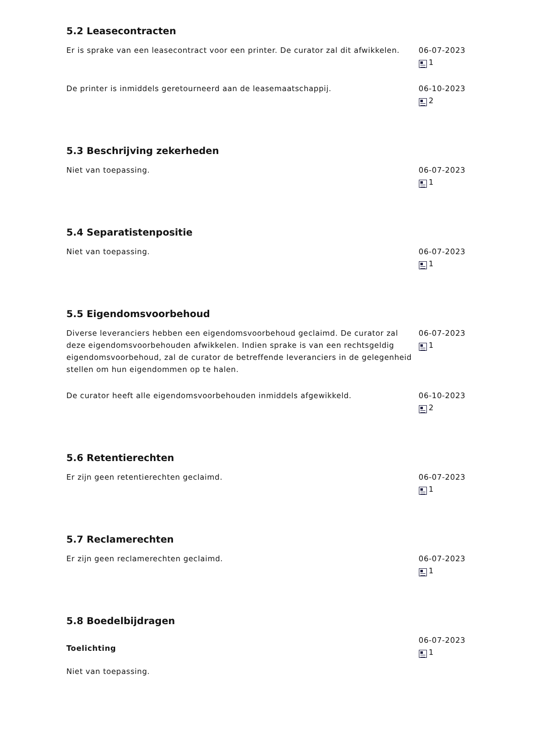5.2 Leasecontracten
Er is sprake van een leasecontract voor een printer. De curator zal dit afwikkelen.
06-07-2023
1
De printer is inmiddels geretourneerd aan de leasemaatschappij. 06-10-2023
2
5.3 Beschrijving zekerheden
Niet van toepassing. 06-07-2023
1
5.4 Separatistenpositie
Niet van toepassing. 06-07-2023
1
5.5 Eigendomsvoorbehoud
Diverse leveranciers hebben een eigendomsvoorbehoud geclaimd. De curator zal deze eigendomsvoorbehouden afwikkelen. Indien sprake is van een rechtsgeldig eigendomsvoorbehoud, zal de curator de betreffende leveranciers in de gelegenheid stellen om hun eigendommen op te halen.
06-07-2023
1
De curator heeft alle eigendomsvoorbehouden inmiddels afgewikkeld. 06-10-2023
2
5.6 Retentierechten
Er zijn geen retentierechten geclaimd. 06-07-2023
1
5.7 Reclamerechten
Er zijn geen reclamerechten geclaimd. 06-07-2023
1
5.8 Boedelbijdragen
Toelichting
Niet van toepassing.
06-07-2023
1